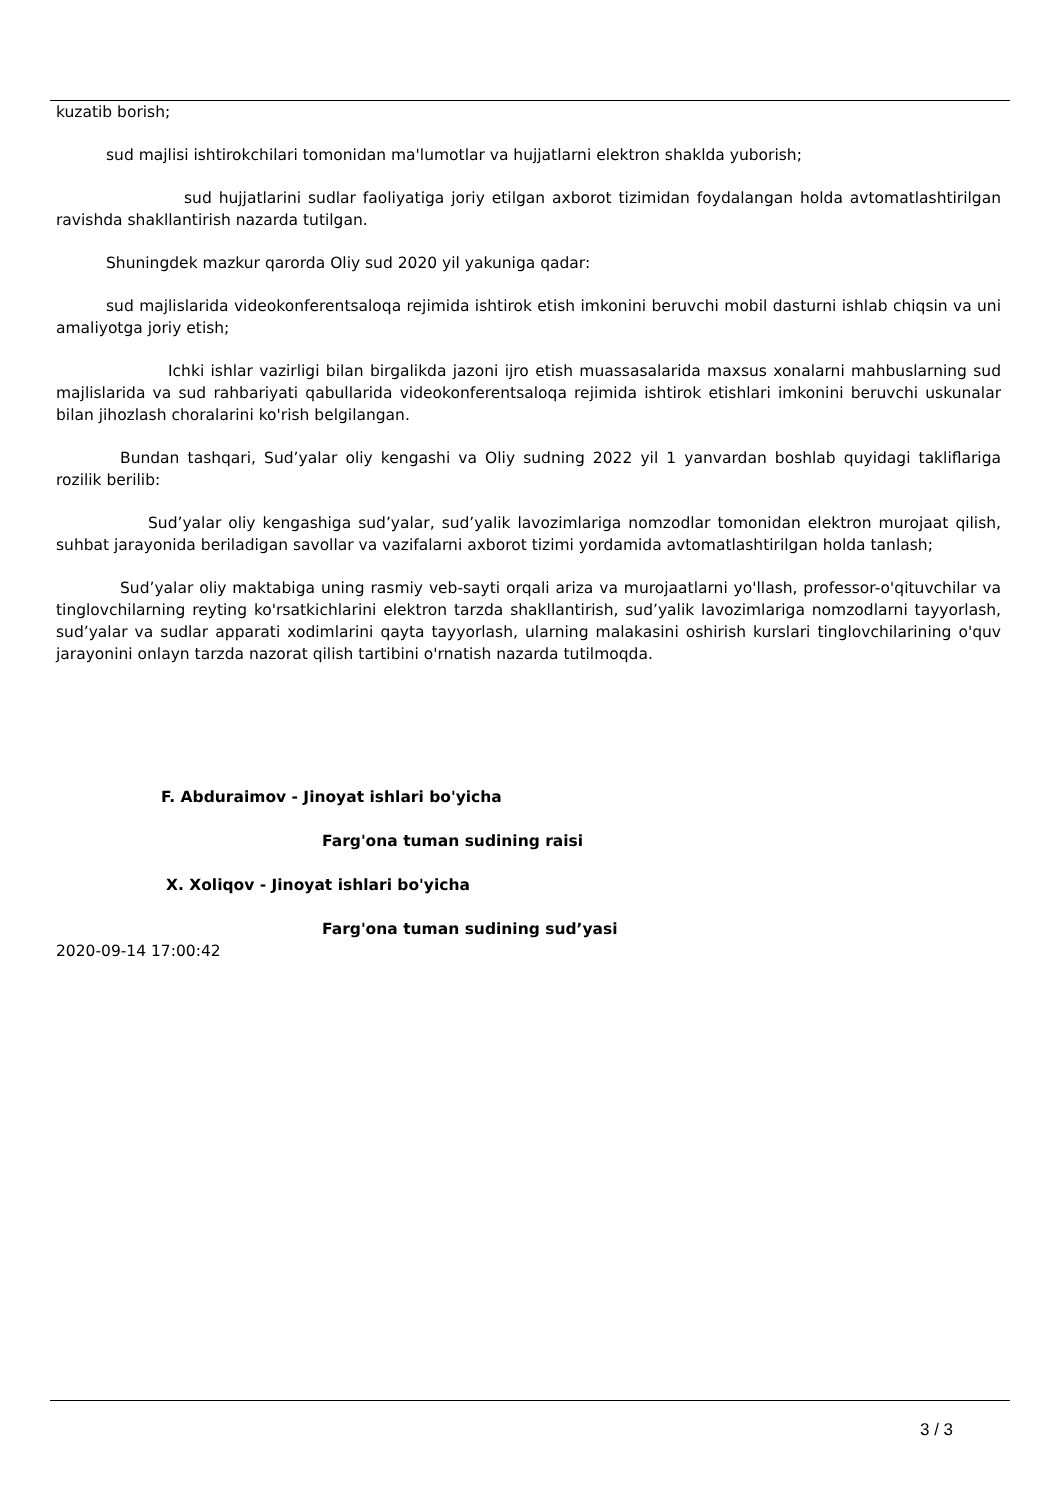kuzatib borish;
sud majlisi ishtirokchilari tomonidan ma'lumotlar va hujjatlarni elektron shaklda yuborish;
sud hujjatlarini sudlar faoliyatiga joriy etilgan axborot tizimidan foydalangan holda avtomatlashtirilgan ravishda shakllantirish nazarda tutilgan.
Shuningdek mazkur qarorda Oliy sud 2020 yil yakuniga qadar:
sud majlislarida videokonferentsaloqa rejimida ishtirok etish imkonini beruvchi mobil dasturni ishlab chiqsin va uni amaliyotga joriy etish;
Ichki ishlar vazirligi bilan birgalikda jazoni ijro etish muassasalarida maxsus xonalarni mahbuslarning sud majlislarida va sud rahbariyati qabullarida videokonferentsaloqa rejimida ishtirok etishlari imkonini beruvchi uskunalar bilan jihozlash choralarini ko'rish belgilangan.
Bundan tashqari, Sud’yalar oliy kengashi va Oliy sudning 2022 yil 1 yanvardan boshlab quyidagi takliflariga rozilik berilib:
Sud’yalar oliy kengashiga sud’yalar, sud’yalik lavozimlariga nomzodlar tomonidan elektron murojaat qilish, suhbat jarayonida beriladigan savollar va vazifalarni axborot tizimi yordamida avtomatlashtirilgan holda tanlash;
Sud’yalar oliy maktabiga uning rasmiy veb-sayti orqali ariza va murojaatlarni yo'llash, professor-o'qituvchilar va tinglovchilarning reyting ko'rsatkichlarini elektron tarzda shakllantirish, sud’yalik lavozimlariga nomzodlarni tayyorlash, sud’yalar va sudlar apparati xodimlarini qayta tayyorlash, ularning malakasini oshirish kurslari tinglovchilarining o'quv jarayonini onlayn tarzda nazorat qilish tartibini o'rnatish nazarda tutilmoqda.
F. Abduraimov - Jinoyat ishlari bo'yicha
Farg'ona tuman sudining raisi
X. Xoliqov - Jinoyat ishlari bo'yicha
Farg'ona tuman sudining sud’yasi
2020-09-14 17:00:42
3 / 3